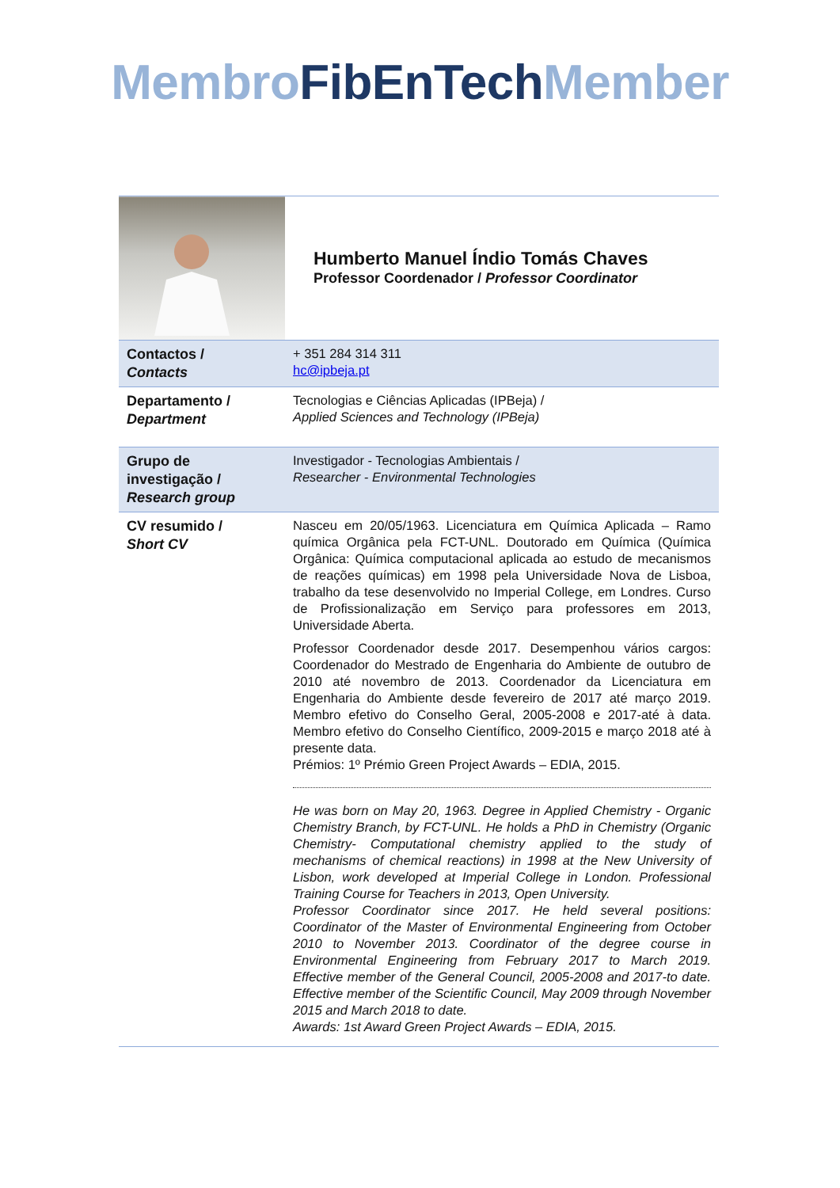Membro FibEnTech Member
| | Humberto Manuel Índio Tomás Chaves Professor Coordenador / Professor Coordinator |
| Contactos / Contacts | + 351 284 314 311 hc@ipbeja.pt |
| Departamento / Department | Tecnologias e Ciências Aplicadas (IPBeja) / Applied Sciences and Technology (IPBeja) |
| Grupo de investigação / Research group | Investigador - Tecnologias Ambientais / Researcher - Environmental Technologies |
| CV resumido / Short CV | Nasceu em 20/05/1963. Licenciatura em Química Aplicada – Ramo química Orgânica pela FCT-UNL. Doutorado em Química (Química Orgânica: Química computacional aplicada ao estudo de mecanismos de reações químicas) em 1998 pela Universidade Nova de Lisboa, trabalho da tese desenvolvido no Imperial College, em Londres. Curso de Profissionalização em Serviço para professores em 2013, Universidade Aberta. Professor Coordenador desde 2017. Desempenhou vários cargos: Coordenador do Mestrado de Engenharia do Ambiente de outubro de 2010 até novembro de 2013. Coordenador da Licenciatura em Engenharia do Ambiente desde fevereiro de 2017 até março 2019. Membro efetivo do Conselho Geral, 2005-2008 e 2017-até à data. Membro efetivo do Conselho Científico, 2009-2015 e março 2018 até à presente data. Prémios: 1º Prémio Green Project Awards – EDIA, 2015. He was born on May 20, 1963. Degree in Applied Chemistry - Organic Chemistry Branch, by FCT-UNL. He holds a PhD in Chemistry (Organic Chemistry- Computational chemistry applied to the study of mechanisms of chemical reactions) in 1998 at the New University of Lisbon, work developed at Imperial College in London. Professional Training Course for Teachers in 2013, Open University. Professor Coordinator since 2017. He held several positions: Coordinator of the Master of Environmental Engineering from October 2010 to November 2013. Coordinator of the degree course in Environmental Engineering from February 2017 to March 2019. Effective member of the General Council, 2005-2008 and 2017-to date. Effective member of the Scientific Council, May 2009 through November 2015 and March 2018 to date. Awards: 1st Award Green Project Awards – EDIA, 2015. |